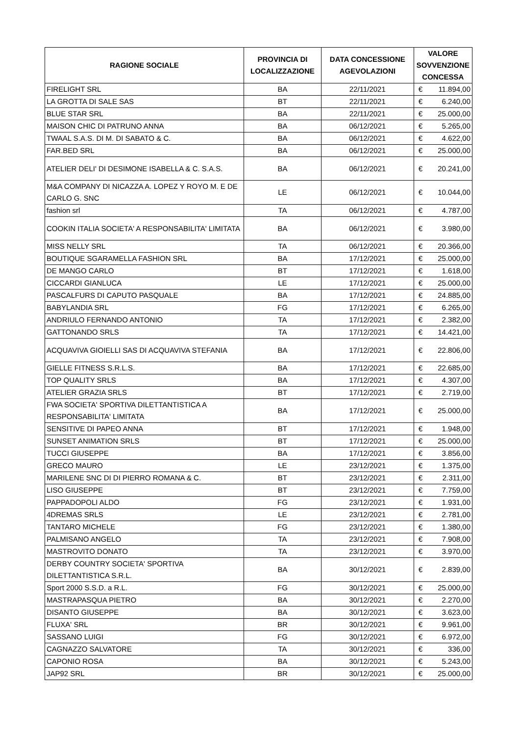| RAGIONE SOCIALE | PROVINCIA DI LOCALIZZAZIONE | DATA CONCESSIONE AGEVOLAZIONI | VALORE SOVVENZIONE CONCESSA | |
| --- | --- | --- | --- | --- |
| FIRELIGHT SRL | BA | 22/11/2021 | € | 11.894,00 |
| LA GROTTA DI SALE SAS | BT | 22/11/2021 | € | 6.240,00 |
| BLUE STAR SRL | BA | 22/11/2021 | € | 25.000,00 |
| MAISON CHIC DI PATRUNO ANNA | BA | 06/12/2021 | € | 5.265,00 |
| TWAAL S.A.S. DI M. DI SABATO & C. | BA | 06/12/2021 | € | 4.622,00 |
| FAR.BED SRL | BA | 06/12/2021 | € | 25.000,00 |
| ATELIER DELI' DI DESIMONE ISABELLA & C. S.A.S. | BA | 06/12/2021 | € | 20.241,00 |
| M&A COMPANY DI NICAZZA A. LOPEZ Y ROYO M. E DE CARLO G. SNC | LE | 06/12/2021 | € | 10.044,00 |
| fashion srl | TA | 06/12/2021 | € | 4.787,00 |
| COOKIN ITALIA SOCIETA' A RESPONSABILITA' LIMITATA | BA | 06/12/2021 | € | 3.980,00 |
| MISS NELLY SRL | TA | 06/12/2021 | € | 20.366,00 |
| BOUTIQUE SGARAMELLA FASHION SRL | BA | 17/12/2021 | € | 25.000,00 |
| DE MANGO CARLO | BT | 17/12/2021 | € | 1.618,00 |
| CICCARDI GIANLUCA | LE | 17/12/2021 | € | 25.000,00 |
| PASCALFURS DI CAPUTO PASQUALE | BA | 17/12/2021 | € | 24.885,00 |
| BABYLANDIA SRL | FG | 17/12/2021 | € | 6.265,00 |
| ANDRIULO FERNANDO ANTONIO | TA | 17/12/2021 | € | 2.382,00 |
| GATTONANDO SRLS | TA | 17/12/2021 | € | 14.421,00 |
| ACQUAVIVA GIOIELLI SAS DI ACQUAVIVA STEFANIA | BA | 17/12/2021 | € | 22.806,00 |
| GIELLE FITNESS S.R.L.S. | BA | 17/12/2021 | € | 22.685,00 |
| TOP QUALITY SRLS | BA | 17/12/2021 | € | 4.307,00 |
| ATELIER GRAZIA SRLS | BT | 17/12/2021 | € | 2.719,00 |
| FWA SOCIETA' SPORTIVA DILETTANTISTICA A RESPONSABILITA' LIMITATA | BA | 17/12/2021 | € | 25.000,00 |
| SENSITIVE DI PAPEO ANNA | BT | 17/12/2021 | € | 1.948,00 |
| SUNSET ANIMATION SRLS | BT | 17/12/2021 | € | 25.000,00 |
| TUCCI GIUSEPPE | BA | 17/12/2021 | € | 3.856,00 |
| GRECO MAURO | LE | 23/12/2021 | € | 1.375,00 |
| MARILENE SNC DI DI PIERRO ROMANA & C. | BT | 23/12/2021 | € | 2.311,00 |
| LISO GIUSEPPE | BT | 23/12/2021 | € | 7.759,00 |
| PAPPADOPOLI ALDO | FG | 23/12/2021 | € | 1.931,00 |
| 4DREMAS SRLS | LE | 23/12/2021 | € | 2.781,00 |
| TANTARO MICHELE | FG | 23/12/2021 | € | 1.380,00 |
| PALMISANO ANGELO | TA | 23/12/2021 | € | 7.908,00 |
| MASTROVITO DONATO | TA | 23/12/2021 | € | 3.970,00 |
| DERBY COUNTRY SOCIETA' SPORTIVA DILETTANTISTICA S.R.L. | BA | 30/12/2021 | € | 2.839,00 |
| Sport 2000 S.S.D. a R.L. | FG | 30/12/2021 | € | 25.000,00 |
| MASTRAPASQUA PIETRO | BA | 30/12/2021 | € | 2.270,00 |
| DISANTO GIUSEPPE | BA | 30/12/2021 | € | 3.623,00 |
| FLUXA' SRL | BR | 30/12/2021 | € | 9.961,00 |
| SASSANO LUIGI | FG | 30/12/2021 | € | 6.972,00 |
| CAGNAZZO SALVATORE | TA | 30/12/2021 | € | 336,00 |
| CAPONIO ROSA | BA | 30/12/2021 | € | 5.243,00 |
| JAP92 SRL | BR | 30/12/2021 | € | 25.000,00 |